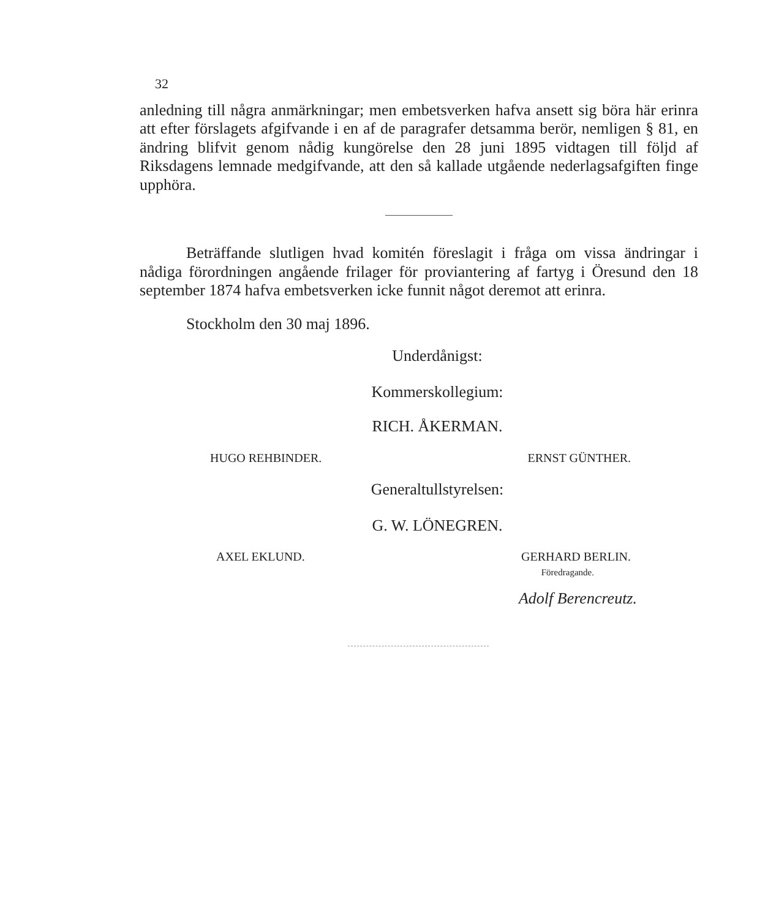32
anledning till några anmärkningar; men embetsverken hafva ansett sig böra här erinra att efter förslagets afgifvande i en af de paragrafer detsamma berör, nemligen § 81, en ändring blifvit genom nådig kungörelse den 28 juni 1895 vidtagen till följd af Riksdagens lemnade medgifvande, att den så kallade utgående nederlagsafgiften finge upphöra.
Beträffande slutligen hvad komitén föreslagit i fråga om vissa ändringar i nådiga förordningen angående frilager för proviantering af fartyg i Öresund den 18 september 1874 hafva embetsverken icke funnit något deremot att erinra.
Stockholm den 30 maj 1896.
Underdånigst:
Kommerskollegium:
RICH. ÅKERMAN.
HUGO REHBINDER. ERNST GÜNTHER.
Generaltullstyrelsen:
G. W. LÖNEGREN.
AXEL EKLUND. GERHARD BERLIN.
Föredragande.
Adolf Berencreutz.